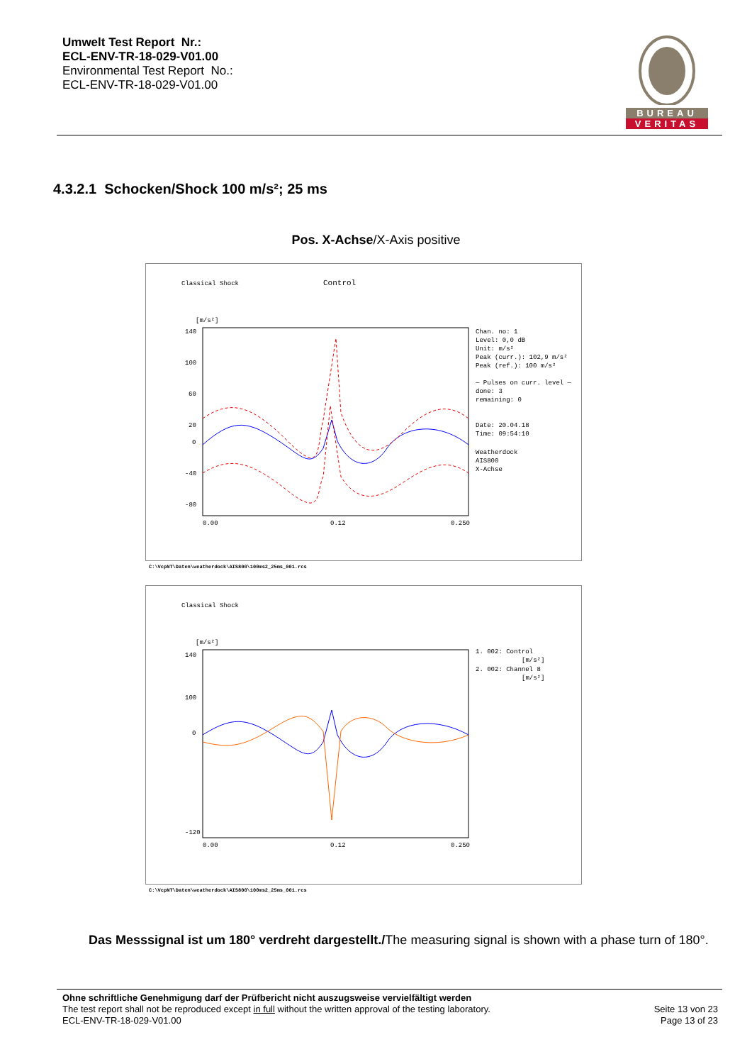Umwelt Test Report Nr.:
ECL-ENV-TR-18-029-V01.00
Environmental Test Report No.:
ECL-ENV-TR-18-029-V01.00
BUREAU
VERITAS
4.3.2.1 Schocken/Shock 100 m/s²; 25 ms
Pos. X-Achse/X-Axis positive
Classical Shock
Control
[m/s²]
140
100
60
20
0
-40
-80
0.00
0.12
0.250
Chan. no: 1
Level: 0,0 dB
Unit: m/s²
Peak (curr.): 102,9 m/s²
Peak (ref.): 100 m/s²
— Pulses on curr. level —
done: 3
remaining: 0
Date: 20.04.18
Time: 09:54:10
Weatherdock
AIS800
X-Achse
C:\VcpNT\Daten\weatherdock\AIS800\100ms2_25ms_001.rcs
Classical Shock
[m/s²]
140
100
0
-120
0.00
0.12
0.250
1. 002: Control
[m/s²]
2. 002: Channel 8
[m/s²]
C:\VcpNT\Daten\weatherdock\AIS800\100ms2_25ms_001.rcs
Das Messsignal ist um 180° verdreht dargestellt./The measuring signal is shown with a phase turn of 180°.
Ohne schriftliche Genehmigung darf der Prüfbericht nicht auszugsweise vervielfältigt werden
The test report shall not be reproduced except in full without the written approval of the testing laboratory.
ECL-ENV-TR-18-029-V01.00
Seite 13 von 23
Page 13 of 23